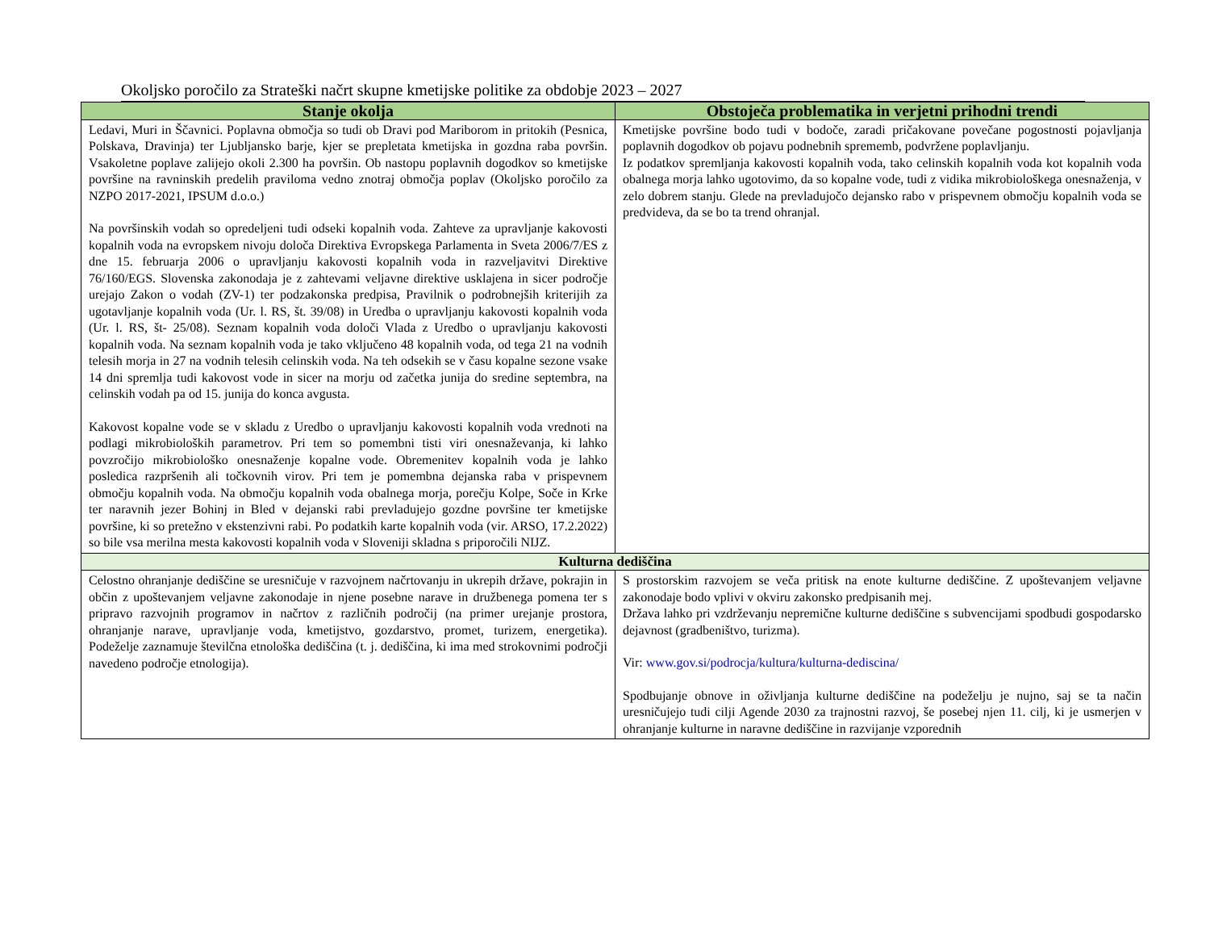Okoljsko poročilo za Strateški načrt skupne kmetijske politike za obdobje 2023 – 2027
| Stanje okolja | Obstoječa problematika in verjetni prihodni trendi |
| --- | --- |
| Ledavi, Muri in Ščavnici. Poplavna območja so tudi ob Dravi pod Mariborom in pritokih (Pesnica, Polskava, Dravinja) ter Ljubljansko barje, kjer se prepletata kmetijska in gozdna raba površin. Vsakoletne poplave zalijejo okoli 2.300 ha površin. Ob nastopu poplavnih dogodkov so kmetijske površine na ravninskih predelih praviloma vedno znotraj območja poplav (Okoljsko poročilo za NZPO 2017-2021, IPSUM d.o.o.) Na površinskih vodah so opredeljeni tudi odseki kopalnih voda. Zahteve za upravljanje kakovosti kopalnih voda na evropskem nivoju določa Direktiva Evropskega Parlamenta in Sveta 2006/7/ES z dne 15. februarja 2006 o upravljanju kakovosti kopalnih voda in razveljavitvi Direktive 76/160/EGS. Slovenska zakonodaja je z zahtevami veljavne direktive usklajena in sicer področje urejajo Zakon o vodah (ZV-1) ter podzakonska predpisa, Pravilnik o podrobnejših kriterijih za ugotavljanje kopalnih voda (Ur. l. RS, št. 39/08) in Uredba o upravljanju kakovosti kopalnih voda (Ur. l. RS, št- 25/08). Seznam kopalnih voda določi Vlada z Uredbo o upravljanju kakovosti kopalnih voda. Na seznam kopalnih voda je tako vključeno 48 kopalnih voda, od tega 21 na vodnih telesih morja in 27 na vodnih telesih celinskih voda. Na teh odsekih se v času kopalne sezone vsake 14 dni spremlja tudi kakovost vode in sicer na morju od začetka junija do sredine septembra, na celinskih vodah pa od 15. junija do konca avgusta. Kakovost kopalne vode se v skladu z Uredbo o upravljanju kakovosti kopalnih voda vrednoti na podlagi mikrobioloških parametrov. Pri tem so pomembni tisti viri onesnaževanja, ki lahko povzročijo mikrobiološko onesnaženje kopalne vode. Obremenitev kopalnih voda je lahko posledica razpršenih ali točkovnih virov. Pri tem je pomembna dejanska raba v prispevnem območju kopalnih voda. Na območju kopalnih voda obalnega morja, porečju Kolpe, Soče in Krke ter naravnih jezer Bohinj in Bled v dejanski rabi prevladujejo gozdne površine ter kmetijske površine, ki so pretežno v ekstenzivni rabi. Po podatkih karte kopalnih voda (vir. ARSO, 17.2.2022) so bile vsa merilna mesta kakovosti kopalnih voda v Sloveniji skladna s priporočili NIJZ. | Kmetijske površine bodo tudi v bodoče, zaradi pričakovane povečane pogostnosti pojavljanja poplavnih dogodkov ob pojavu podnebnih sprememb, podvržene poplavljanju. Iz podatkov spremljanja kakovosti kopalnih voda, tako celinskih kopalnih voda kot kopalnih voda obalnega morja lahko ugotovimo, da so kopalne vode, tudi z vidika mikrobiološkega onesnaženja, v zelo dobrem stanju. Glede na prevladujočo dejansko rabo v prispevnem območju kopalnih voda se predvideva, da se bo ta trend ohranjal. |
| Kulturna dediščina | |
| Celostno ohranjanje dediščine se uresničuje v razvojnem načrtovanju in ukrepih države, pokrajin in občin z upoštevanjem veljavne zakonodaje in njene posebne narave in družbenega pomena ter s pripravo razvojnih programov in načrtov z različnih področij (na primer urejanje prostora, ohranjanje narave, upravljanje voda, kmetijstvo, gozdarstvo, promet, turizem, energetika). Podeželje zaznamuje številčna etnološka dediščina (t. j. dediščina, ki ima med strokovnimi področji navedeno področje etnologija). | S prostorskim razvojem se veča pritisk na enote kulturne dediščine. Z upoštevanjem veljavne zakonodaje bodo vplivi v okviru zakonsko predpisanih mej. Država lahko pri vzdrževanju nepremične kulturne dediščine s subvencijami spodbudi gospodarsko dejavnost (gradbeništvo, turizma). Vir: www.gov.si/podrocja/kultura/kulturna-dediscina/ Spodbujanje obnove in oživljanja kulturne dediščine na podeželju je nujno, saj se ta način uresničujejo tudi cilji Agende 2030 za trajnostni razvoj, še posebej njen 11. cilj, ki je usmerjen v ohranjanje kulturne in naravne dediščine in razvijanje vzporednih |